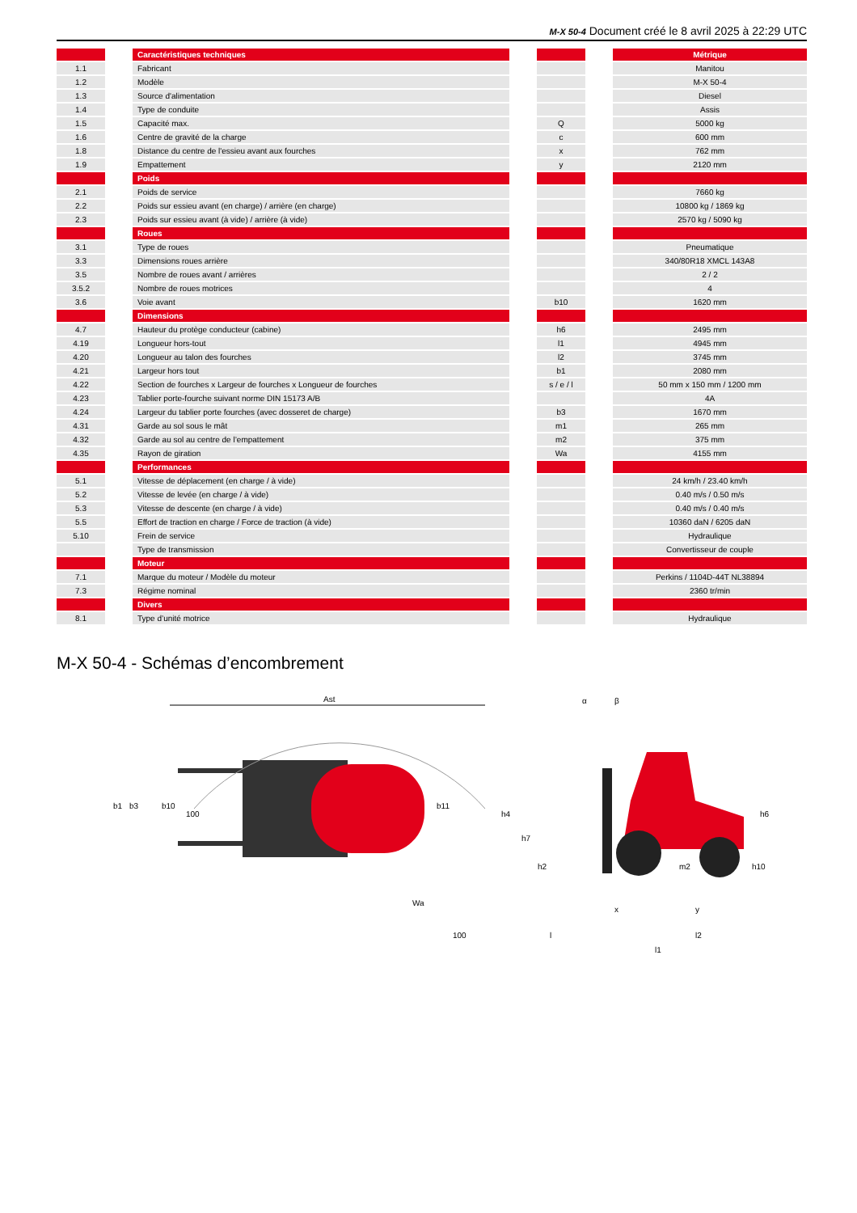M-X 50-4 Document créé le 8 avril 2025 à 22:29 UTC
| | | Caractéristiques techniques | | | | Métrique |
| 1.1 | | Fabricant | | | | Manitou |
| 1.2 | | Modèle | | | | M-X 50-4 |
| 1.3 | | Source d'alimentation | | | | Diesel |
| 1.4 | | Type de conduite | | | | Assis |
| 1.5 | | Capacité max. | | Q | | 5000 kg |
| 1.6 | | Centre de gravité de la charge | | c | | 600 mm |
| 1.8 | | Distance du centre de l'essieu avant aux fourches | | x | | 762 mm |
| 1.9 | | Empattement | | y | | 2120 mm |
| | | Poids | | | | |
| 2.1 | | Poids de service | | | | 7660 kg |
| 2.2 | | Poids sur essieu avant (en charge) / arrière (en charge) | | | | 10800 kg / 1869 kg |
| 2.3 | | Poids sur essieu avant (à vide) / arrière (à vide) | | | | 2570 kg / 5090 kg |
| | | Roues | | | | |
| 3.1 | | Type de roues | | | | Pneumatique |
| 3.3 | | Dimensions roues arrière | | | | 340/80R18 XMCL 143A8 |
| 3.5 | | Nombre de roues avant / arrières | | | | 2 / 2 |
| 3.5.2 | | Nombre de roues motrices | | | | 4 |
| 3.6 | | Voie avant | | b10 | | 1620 mm |
| | | Dimensions | | | | |
| 4.7 | | Hauteur du protège conducteur (cabine) | | h6 | | 2495 mm |
| 4.19 | | Longueur hors-tout | | l1 | | 4945 mm |
| 4.20 | | Longueur au talon des fourches | | l2 | | 3745 mm |
| 4.21 | | Largeur hors tout | | b1 | | 2080 mm |
| 4.22 | | Section de fourches x Largeur de fourches x Longueur de fourches | | s / e / l | | 50 mm x 150 mm / 1200 mm |
| 4.23 | | Tablier porte-fourche suivant norme DIN 15173 A/B | | | | 4A |
| 4.24 | | Largeur du tablier porte fourches (avec dosseret de charge) | | b3 | | 1670 mm |
| 4.31 | | Garde au sol sous le mât | | m1 | | 265 mm |
| 4.32 | | Garde au sol au centre de l’empattement | | m2 | | 375 mm |
| 4.35 | | Rayon de giration | | Wa | | 4155 mm |
| | | Performances | | | | |
| 5.1 | | Vitesse de déplacement (en charge / à vide) | | | | 24 km/h / 23.40 km/h |
| 5.2 | | Vitesse de levée (en charge / à vide) | | | | 0.40 m/s / 0.50 m/s |
| 5.3 | | Vitesse de descente (en charge / à vide) | | | | 0.40 m/s / 0.40 m/s |
| 5.5 | | Effort de traction en charge / Force de traction (à vide) | | | | 10360 daN / 6205 daN |
| 5.10 | | Frein de service | | | | Hydraulique |
| | | Type de transmission | | | | Convertisseur de couple |
| | | Moteur | | | | |
| 7.1 | | Marque du moteur / Modèle du moteur | | | | Perkins / 1104D-44T NL38894 |
| 7.3 | | Régime nominal | | | | 2360 tr/min |
| | | Divers | | | | |
| 8.1 | | Type d’unité motrice | | | | Hydraulique |
M-X 50-4 - Schémas d’encombrement
Ast
b1
b3
b10
100
b11
Wa
100
α
β
h4
h7
h2
m2
h6
h10
x
y
l
l2
l1